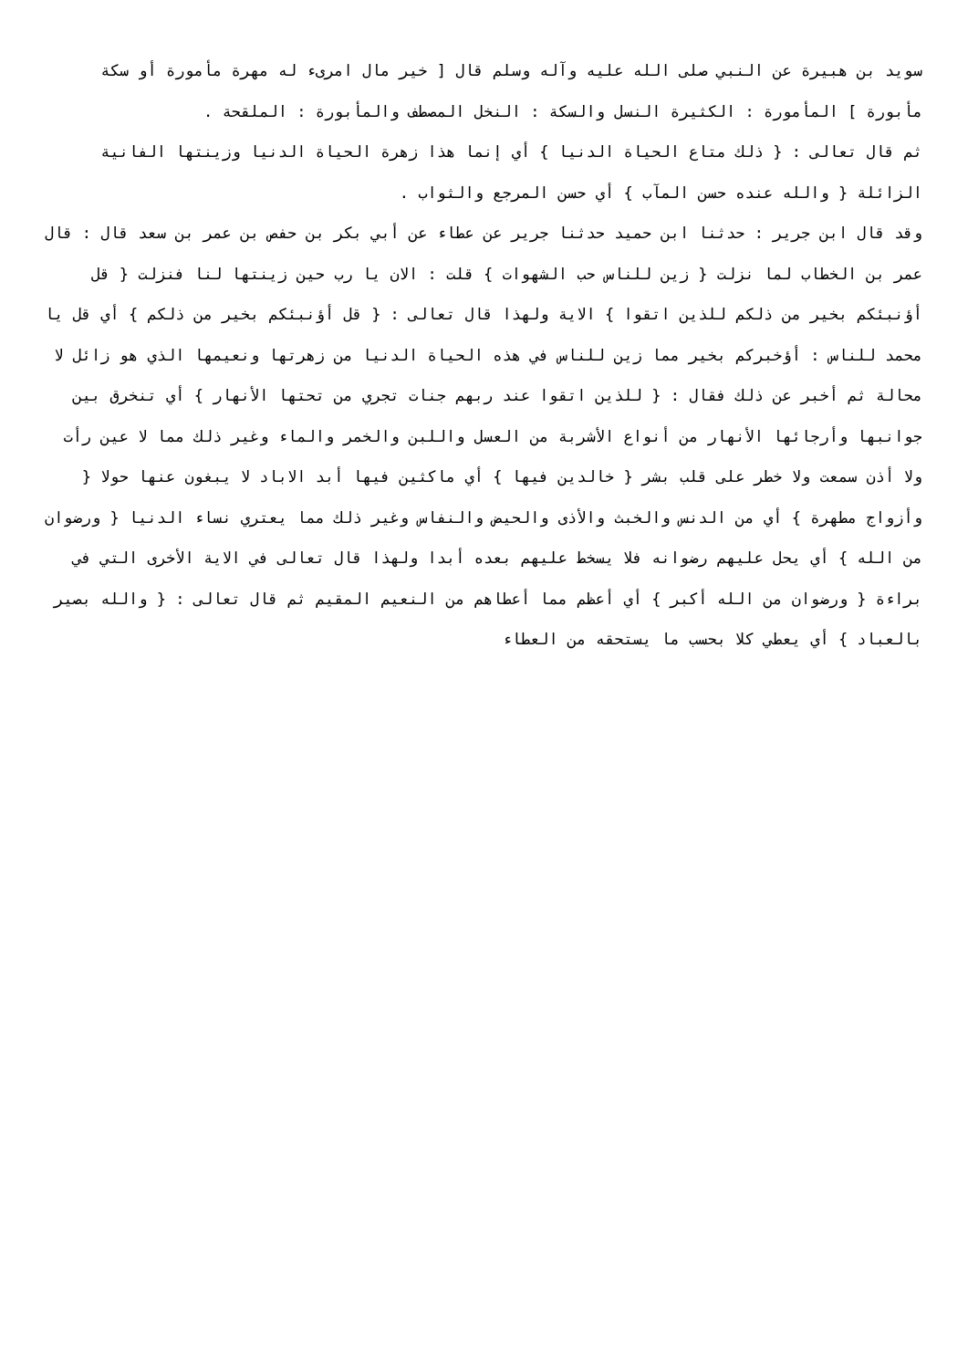سويد بن هبيرة عن النبي صلى الله عليه وآله وسلم قال [ خير مال امرىء له مهرة مأمورة أو سكة مأبورة ] المأمورة : الكثيرة النسل والسكة : النخل المصطف والمأبورة : الملقحة .
ثم قال تعالى : { ذلك متاع الحياة الدنيا } أي إنما هذا زهرة الحياة الدنيا وزينتها الفانية الزائلة { والله عنده حسن المآب } أي حسن المرجع والثواب .
وقد قال ابن جرير : حدثنا ابن حميد حدثنا جرير عن عطاء عن أبي بكر بن حفص بن عمر بن سعد قال : قال عمر بن الخطاب لما نزلت { زين للناس حب الشهوات } قلت : الان يا رب حين زينتها لنا فنزلت { قل أؤنبئكم بخير من ذلكم للذين اتقوا } الاية ولهذا قال تعالى : { قل أؤنبئكم بخير من ذلكم } أي قل يا محمد للناس : أؤخبركم بخير مما زين للناس في هذه الحياة الدنيا من زهرتها ونعيمها الذي هو زائل لا محالة ثم أخبر عن ذلك فقال : { للذين اتقوا عند ربهم جنات تجري من تحتها الأنهار } أي تنخرق بين جوانبها وأرجائها الأنهار من أنواع الأشربة من العسل واللبن والخمر والماء وغير ذلك مما لا عين رأت ولا أذن سمعت ولا خطر على قلب بشر { خالدين فيها } أي ماكثين فيها أبد الاباد لا يبغون عنها حولا { وأزواج مطهرة } أي من الدنس والخبث والأذى والحيض والنفاس وغير ذلك مما يعتري نساء الدنيا { ورضوان من الله } أي يحل عليهم رضوانه فلا يسخط عليهم بعده أبدا ولهذا قال تعالى في الاية الأخرى التي في براءة { ورضوان من الله أكبر } أي أعظم مما أعطاهم من النعيم المقيم ثم قال تعالى : { والله بصير بالعباد } أي يعطي كلا بحسب ما يستحقه من العطاء